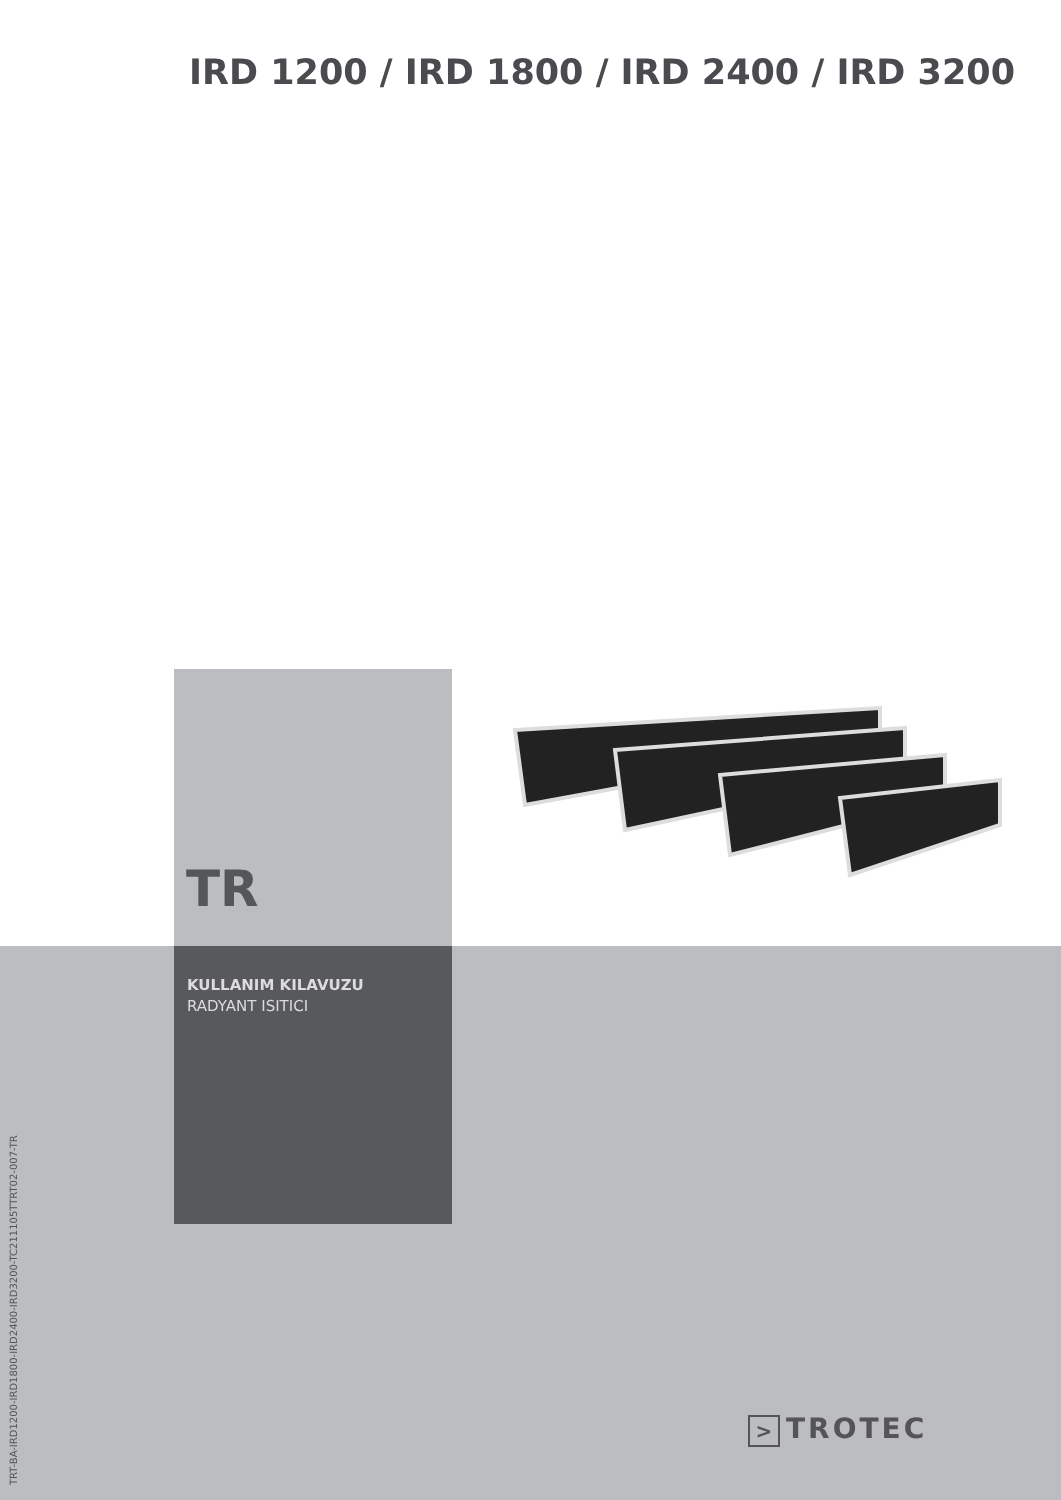IRD 1200 / IRD 1800 / IRD 2400 / IRD 3200
TR
KULLANIM KILAVUZU
RADYANT ISITICI
TRT-BA-IRD1200-IRD1800-IRD2400-IRD3200-TC211105TTRT02-007-TR
> TROTEC